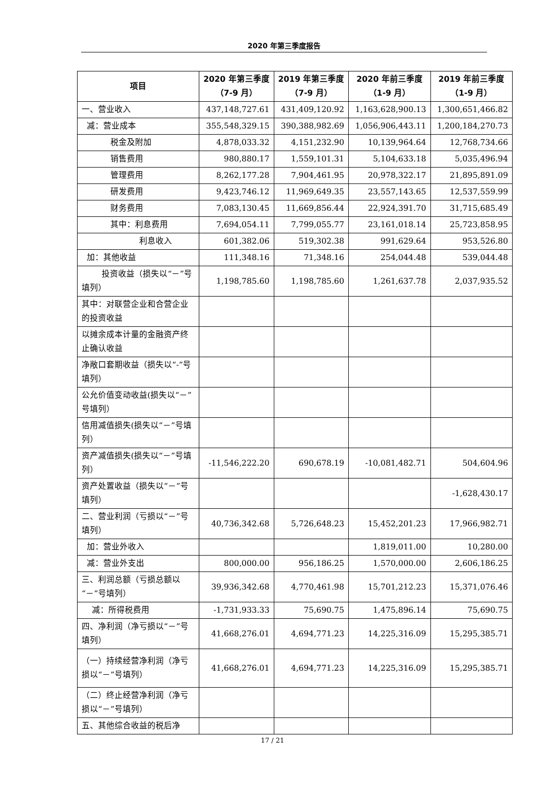2020 年第三季度报告
| 项目 | 2020 年第三季度（7-9 月） | 2019 年第三季度（7-9 月） | 2020 年前三季度（1-9 月） | 2019 年前三季度（1-9 月） |
| --- | --- | --- | --- | --- |
| 一、营业收入 | 437,148,727.61 | 431,409,120.92 | 1,163,628,900.13 | 1,300,651,466.82 |
| 减：营业成本 | 355,548,329.15 | 390,388,982.69 | 1,056,906,443.11 | 1,200,184,270.73 |
| 税金及附加 | 4,878,033.32 | 4,151,232.90 | 10,139,964.64 | 12,768,734.66 |
| 销售费用 | 980,880.17 | 1,559,101.31 | 5,104,633.18 | 5,035,496.94 |
| 管理费用 | 8,262,177.28 | 7,904,461.95 | 20,978,322.17 | 21,895,891.09 |
| 研发费用 | 9,423,746.12 | 11,969,649.35 | 23,557,143.65 | 12,537,559.99 |
| 财务费用 | 7,083,130.45 | 11,669,856.44 | 22,924,391.70 | 31,715,685.49 |
| 其中：利息费用 | 7,694,054.11 | 7,799,055.77 | 23,161,018.14 | 25,723,858.95 |
| 利息收入 | 601,382.06 | 519,302.38 | 991,629.64 | 953,526.80 |
| 加：其他收益 | 111,348.16 | 71,348.16 | 254,044.48 | 539,044.48 |
| 投资收益（损失以“－”号填列） | 1,198,785.60 | 1,198,785.60 | 1,261,637.78 | 2,037,935.52 |
| 其中：对联营企业和合营企业的投资收益 | | | | |
| 以摊余成本计量的金融资产终止确认收益 | | | | |
| 净敞口套期收益（损失以“-”号填列） | | | | |
| 公允价值变动收益(损失以“－”号填列） | | | | |
| 信用减值损失(损失以“－”号填列） | | | | |
| 资产减值损失(损失以“－”号填列） | -11,546,222.20 | 690,678.19 | -10,081,482.71 | 504,604.96 |
| 资产处置收益（损失以“－”号填列） | | | | -1,628,430.17 |
| 二、营业利润（亏损以“－”号填列） | 40,736,342.68 | 5,726,648.23 | 15,452,201.23 | 17,966,982.71 |
| 加：营业外收入 | | | 1,819,011.00 | 10,280.00 |
| 减：营业外支出 | 800,000.00 | 956,186.25 | 1,570,000.00 | 2,606,186.25 |
| 三、利润总额（亏损总额以“－”号填列） | 39,936,342.68 | 4,770,461.98 | 15,701,212.23 | 15,371,076.46 |
| 减：所得税费用 | -1,731,933.33 | 75,690.75 | 1,475,896.14 | 75,690.75 |
| 四、净利润（净亏损以“－”号填列） | 41,668,276.01 | 4,694,771.23 | 14,225,316.09 | 15,295,385.71 |
| （一）持续经营净利润（净亏损以“－”号填列） | 41,668,276.01 | 4,694,771.23 | 14,225,316.09 | 15,295,385.71 |
| （二）终止经营净利润（净亏损以“－”号填列） | | | | |
| 五、其他综合收益的税后净 | | | | |
17 / 21